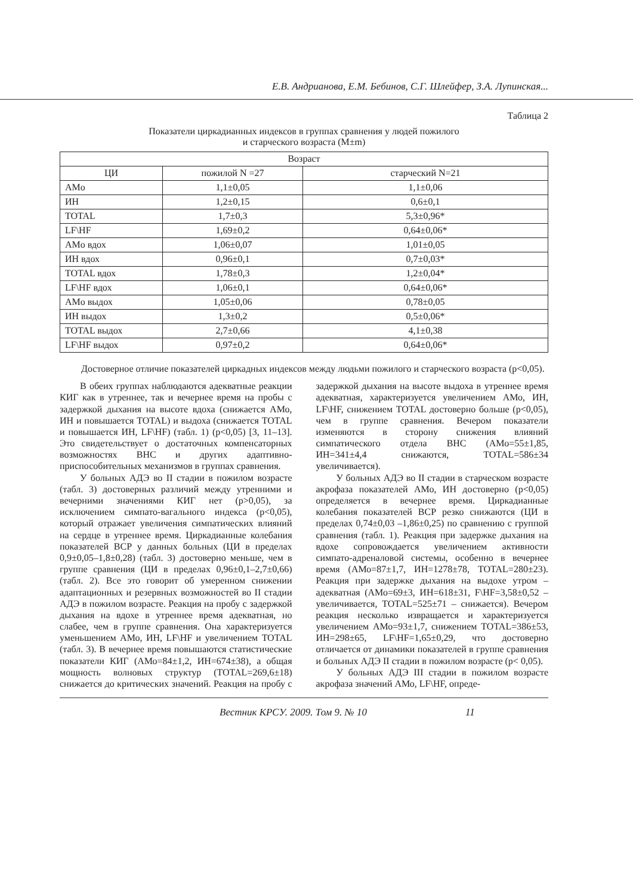Е.В. Андрианова, Е.М. Бебинов, С.Г. Шлейфер, З.А. Лупинская...
Таблица 2
Показатели циркадианных индексов в группах сравнения у людей пожилого
и старческого возраста (M±m)
| Возраст | | |
| --- | --- | --- |
| ЦИ | пожилой N =27 | старческий N=21 |
| AMo | 1,1±0,05 | 1,1±0,06 |
| ИН | 1,2±0,15 | 0,6±0,1 |
| TOTAL | 1,7±0,3 | 5,3±0,96* |
| LF\HF | 1,69±0,2 | 0,64±0,06* |
| AMo вдох | 1,06±0,07 | 1,01±0,05 |
| ИН вдох | 0,96±0,1 | 0,7±0,03* |
| TOTAL вдох | 1,78±0,3 | 1,2±0,04* |
| LF\HF вдох | 1,06±0,1 | 0,64±0,06* |
| AMo выдох | 1,05±0,06 | 0,78±0,05 |
| ИН выдох | 1,3±0,2 | 0,5±0,06* |
| TOTAL выдох | 2,7±0,66 | 4,1±0,38 |
| LF\HF выдох | 0,97±0,2 | 0,64±0,06* |
Достоверное отличие показателей циркадных индексов между людьми пожилого и старческого возраста (p<0,05).
В обеих группах наблюдаются адекватные реакции КИГ как в утреннее, так и вечернее время на пробы с задержкой дыхания на высоте вдоха (снижается АМо, ИН и повышается TOTAL) и выдоха (снижается TOTAL и повышается ИН, LF\HF) (табл. 1) (p<0,05) [3, 11–13]. Это свидетельствует о достаточных компенсаторных возможностях ВНС и других адаптивно-приспособительных механизмов в группах сравнения.
У больных АДЭ во II стадии в пожилом возрасте (табл. 3) достоверных различий между утренними и вечерними значениями КИГ нет (p>0,05), за исключением симпато-вагального индекса (p<0,05), который отражает увеличения симпатических влияний на сердце в утреннее время. Циркадианные колебания показателей ВСР у данных больных (ЦИ в пределах 0,9±0,05–1,8±0,28) (табл. 3) достоверно меньше, чем в группе сравнения (ЦИ в пределах 0,96±0,1–2,7±0,66) (табл. 2). Все это говорит об умеренном снижении адаптационных и резервных возможностей во II стадии АДЭ в пожилом возрасте. Реакция на пробу с задержкой дыхания на вдохе в утреннее время адекватная, но слабее, чем в группе сравнения. Она характеризуется уменьшением АМо, ИН, LF\HF и увеличением TOTAL (табл. 3). В вечернее время повышаются статистические показатели КИГ (АМо=84±1,2, ИН=674±38), а общая мощность волновых структур (TOTAL=269,6±18) снижается до критических значений. Реакция на пробу с задержкой дыхания на высоте выдоха в утреннее время адекватная, характеризуется увеличением АМо, ИН, LF\HF, снижением TOTAL достоверно больше (p<0,05), чем в группе сравнения. Вечером показатели изменяются в сторону снижения влияний симпатического отдела ВНС (АМо=55±1,85, ИН=341±4,4 снижаются, TOTAL=586±34 увеличивается).
У больных АДЭ во II стадии в старческом возрасте акрофаза показателей АМо, ИН достоверно (p<0,05) определяется в вечернее время. Циркадианные колебания показателей ВСР резко снижаются (ЦИ в пределах 0,74±0,03 –1,86±0,25) по сравнению с группой сравнения (табл. 1). Реакция при задержке дыхания на вдохе сопровождается увеличением активности симпато-адреналовой системы, особенно в вечернее время (АМо=87±1,7, ИН=1278±78, TOTAL=280±23). Реакция при задержке дыхания на выдохе утром – адекватная (АМо=69±3, ИН=618±31, F\HF=3,58±0,52 – увеличивается, TOTAL=525±71 – снижается). Вечером реакция несколько извращается и характеризуется увеличением АМо=93±1,7, снижением TOTAL=386±53, ИН=298±65, LF\HF=1,65±0,29, что достоверно отличается от динамики показателей в группе сравнения и больных АДЭ II стадии в пожилом возрасте (p< 0,05).
У больных АДЭ III стадии в пожилом возрасте акрофаза значений АМо, LF\HF, опреде-
Вестник КРСУ. 2009. Том 9. № 10 11